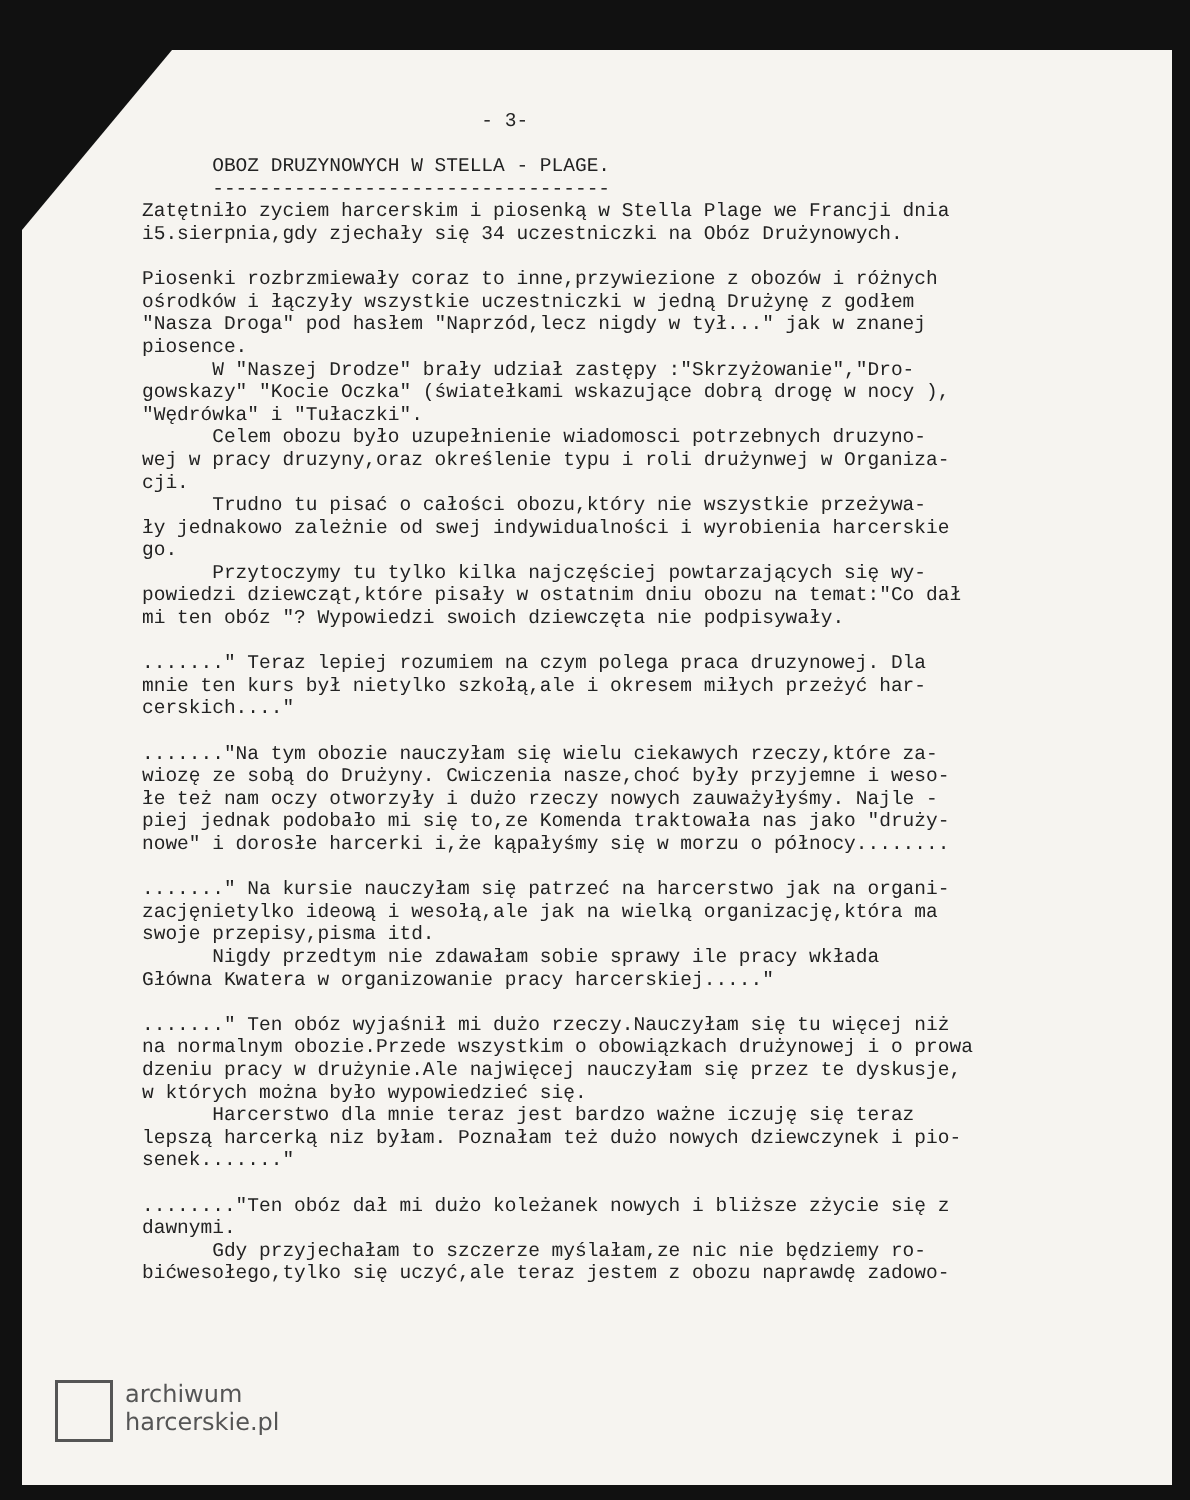- 3- OBOZ DRUZYNOWYCH W STELLA - PLAGE. ---------------------------------- Zatętniło zyciem harcerskim i piosenką w Stella Plage we Francji dnia i5.sierpnia,gdy zjechały się 34 uczestniczki na Obóz Drużynowych. Piosenki rozbrzmiewały coraz to inne,przywiezione z obozów i różnych ośrodków i łączyły wszystkie uczestniczki w jedną Drużynę z godłem "Nasza Droga" pod hasłem "Naprzód,lecz nigdy w tył..." jak w znanej piosence. W "Naszej Drodze" brały udział zastępy :"Skrzyżowanie","Dro- gowskazy" "Kocie Oczka" (światełkami wskazujące dobrą drogę w nocy ), "Wędrówka" i "Tułaczki". Celem obozu było uzupełnienie wiadomosci potrzebnych druzyno- wej w pracy druzyny,oraz określenie typu i roli drużynwej w Organiza- cji. Trudno tu pisać o całości obozu,który nie wszystkie przeżywa- ły jednakowo zależnie od swej indywidualności i wyrobienia harcerskie go. Przytoczymy tu tylko kilka najczęściej powtarzających się wy- powiedzi dziewcząt,które pisały w ostatnim dniu obozu na temat:"Co dał mi ten obóz "? Wypowiedzi swoich dziewczęta nie podpisywały. ......." Teraz lepiej rozumiem na czym polega praca druzynowej. Dla mnie ten kurs był nietylko szkołą,ale i okresem miłych przeżyć har- cerskich...." ......."Na tym obozie nauczyłam się wielu ciekawych rzeczy,które za- wiozę ze sobą do Drużyny. Cwiczenia nasze,choć były przyjemne i weso- łe też nam oczy otworzyły i dużo rzeczy nowych zauważyłyśmy. Najle - piej jednak podobało mi się to,ze Komenda traktowała nas jako "druży- nowe" i dorosłe harcerki i,że kąpałyśmy się w morzu o północy........ ......." Na kursie nauczyłam się patrzeć na harcerstwo jak na organi- zacjęnietylko ideową i wesołą,ale jak na wielką organizację,która ma swoje przepisy,pisma itd. Nigdy przedtym nie zdawałam sobie sprawy ile pracy wkłada Główna Kwatera w organizowanie pracy harcerskiej....." ......." Ten obóz wyjaśnił mi dużo rzeczy.Nauczyłam się tu więcej niż na normalnym obozie.Przede wszystkim o obowiązkach drużynowej i o prowa dzeniu pracy w drużynie.Ale najwięcej nauczyłam się przez te dyskusje, w których można było wypowiedzieć się. Harcerstwo dla mnie teraz jest bardzo ważne iczuję się teraz lepszą harcerką niz byłam. Poznałam też dużo nowych dziewczynek i pio- senek......." ........"Ten obóz dał mi dużo koleżanek nowych i bliższe zżycie się z dawnymi. Gdy przyjechałam to szczerze myślałam,ze nic nie będziemy ro- bićwesołego,tylko się uczyć,ale teraz jestem z obozu naprawdę zadowo-
archiwum
harcerskie.pl